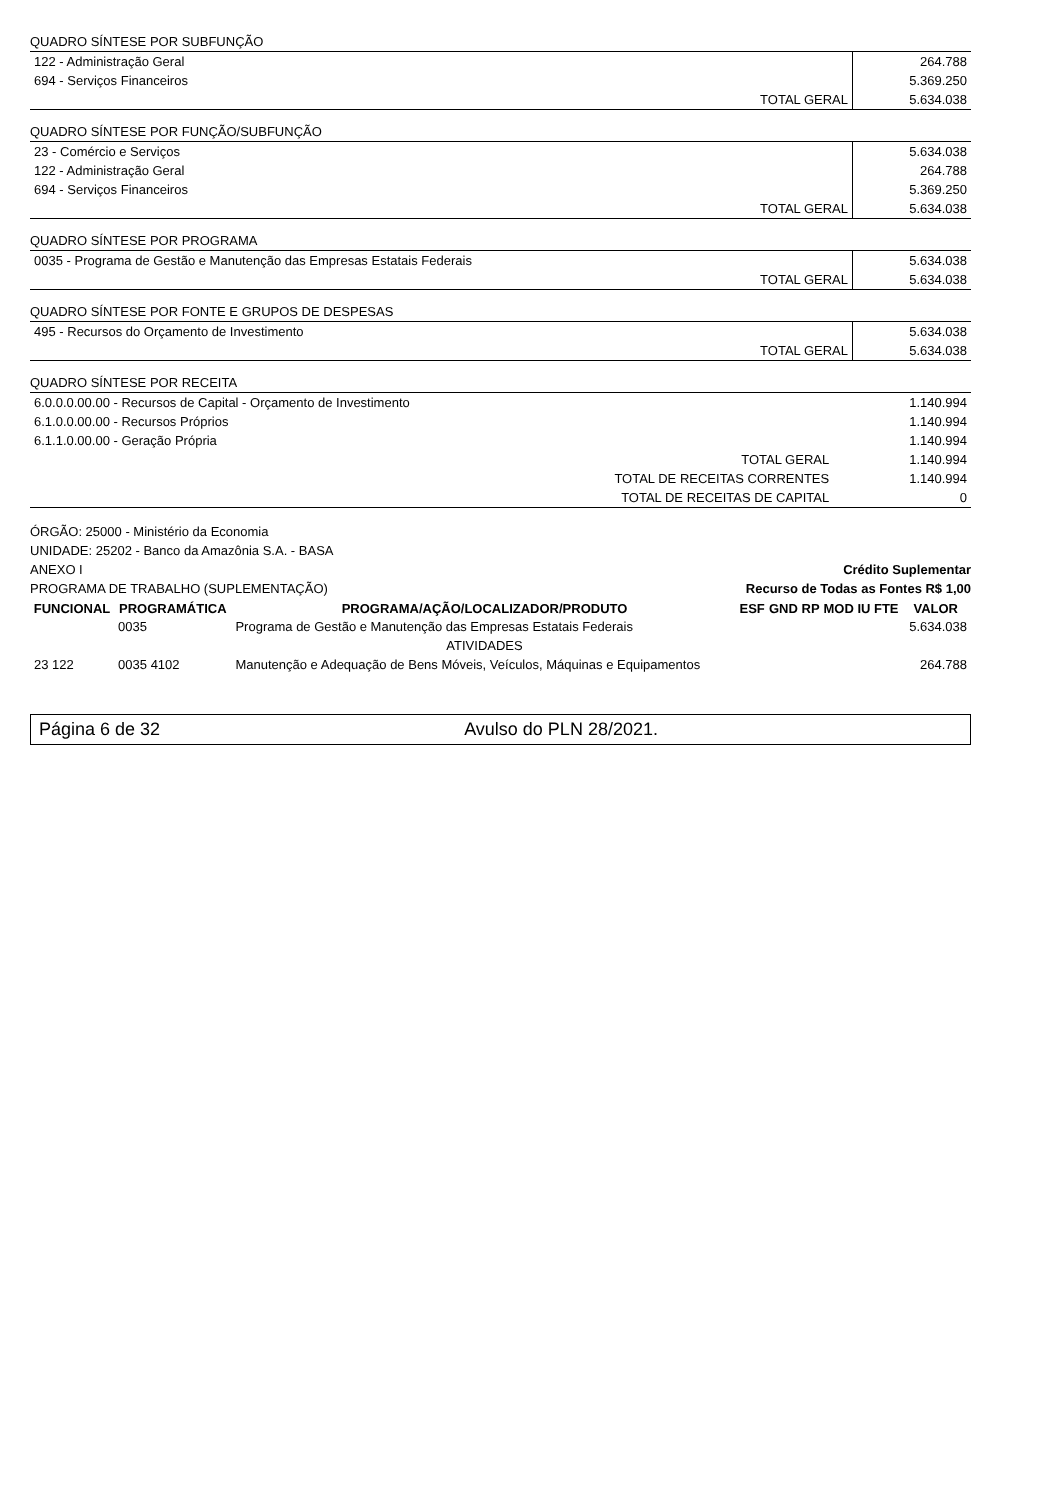QUADRO SÍNTESE POR SUBFUNÇÃO
| 122 - Administração Geral | 264.788 |
| 694 - Serviços Financeiros | 5.369.250 |
| TOTAL GERAL | 5.634.038 |
QUADRO SÍNTESE POR FUNÇÃO/SUBFUNÇÃO
| 23 - Comércio e Serviços | 5.634.038 |
| 122 - Administração Geral | 264.788 |
| 694 - Serviços Financeiros | 5.369.250 |
| TOTAL GERAL | 5.634.038 |
QUADRO SÍNTESE POR PROGRAMA
| 0035 - Programa de Gestão e Manutenção das Empresas Estatais Federais | 5.634.038 |
| TOTAL GERAL | 5.634.038 |
QUADRO SÍNTESE POR FONTE E GRUPOS DE DESPESAS
| 495 - Recursos do Orçamento de Investimento | 5.634.038 |
| TOTAL GERAL | 5.634.038 |
QUADRO SÍNTESE POR RECEITA
| 6.0.0.0.00.00 - Recursos de Capital - Orçamento de Investimento | 1.140.994 |
| 6.1.0.0.00.00 - Recursos Próprios | 1.140.994 |
| 6.1.1.0.00.00 - Geração Própria | 1.140.994 |
| TOTAL GERAL | 1.140.994 |
| TOTAL DE RECEITAS CORRENTES | 1.140.994 |
| TOTAL DE RECEITAS DE CAPITAL | 0 |
ÓRGÃO: 25000 - Ministério da Economia
UNIDADE: 25202 - Banco da Amazônia S.A. - BASA
ANEXO I Crédito Suplementar
PROGRAMA DE TRABALHO (SUPLEMENTAÇÃO) Recurso de Todas as Fontes R$ 1,00
| FUNCIONAL | PROGRAMÁTICA | PROGRAMA/AÇÃO/LOCALIZADOR/PRODUTO | ESF | GND | RP | MOD | IU | FTE | VALOR |
| --- | --- | --- | --- | --- | --- | --- | --- | --- | --- |
| | 0035 | Programa de Gestão e Manutenção das Empresas Estatais Federais | | | | | | | 5.634.038 |
| | | ATIVIDADES | | | | | | | |
| 23 122 | 0035 4102 | Manutenção e Adequação de Bens Móveis, Veículos, Máquinas e Equipamentos | | | | | | | 264.788 |
Página 6 de 32 Avulso do PLN 28/2021.